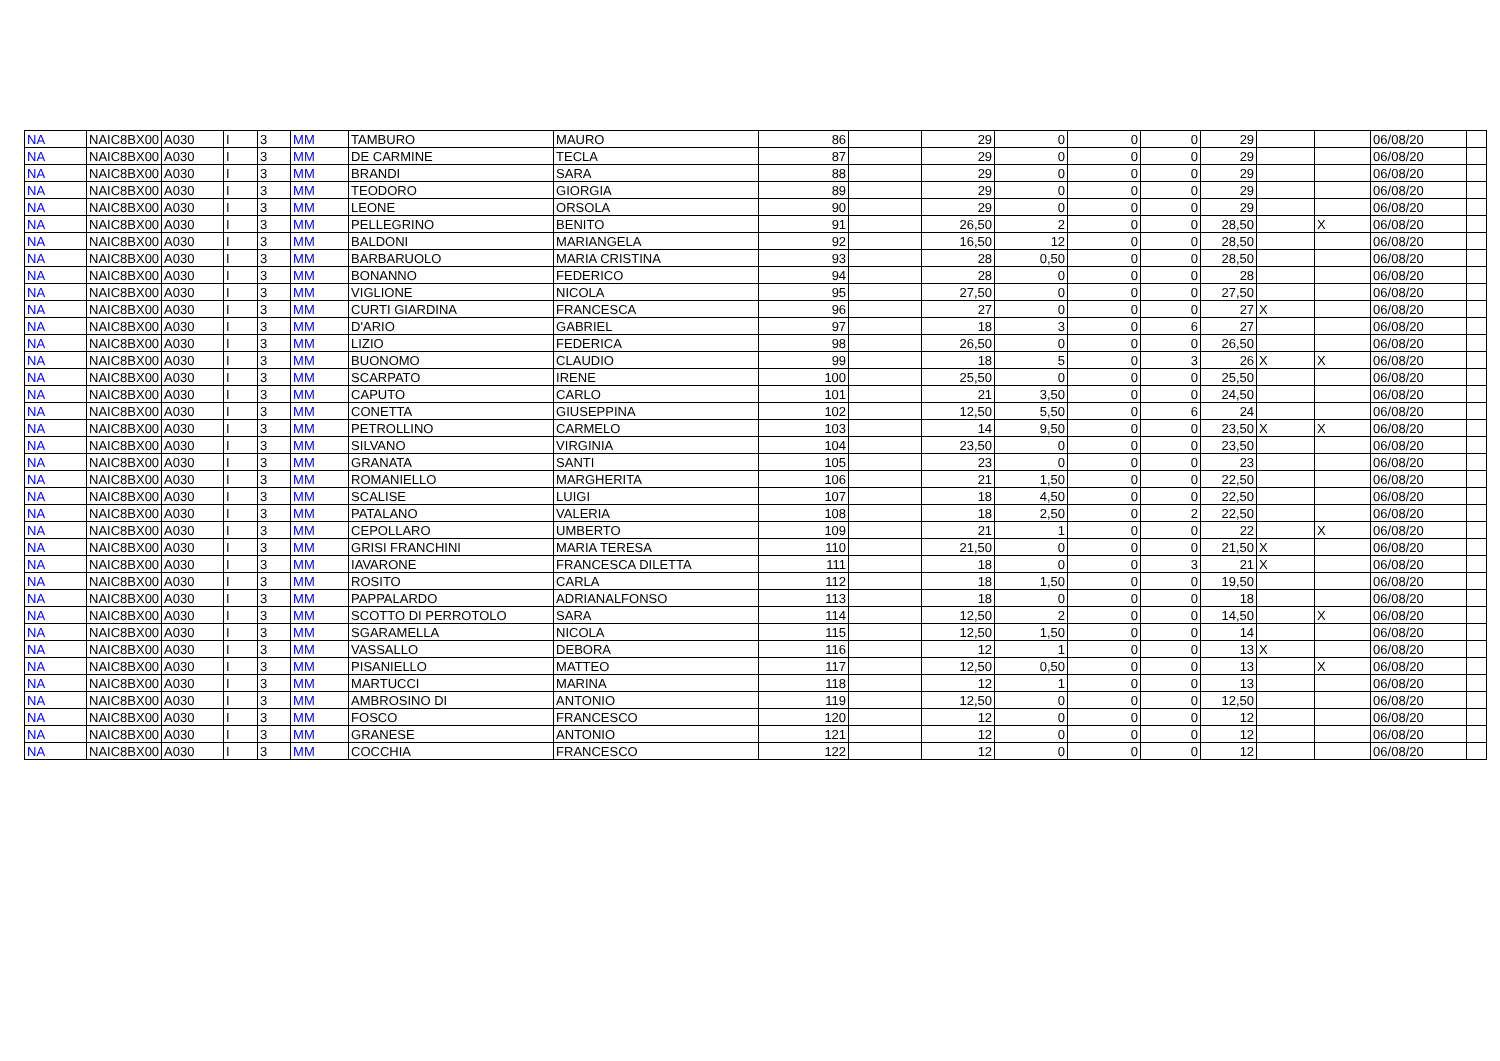| NA | NAIC8BX00 | A030 | I | 3 | MM | TAMBURO | MAURO | 86 | | 29 | 0 | 0 | 0 | 29 | | | 06/08/20 | |
| NA | NAIC8BX00 | A030 | I | 3 | MM | DE CARMINE | TECLA | 87 | | 29 | 0 | 0 | 0 | 29 | | | 06/08/20 | |
| NA | NAIC8BX00 | A030 | I | 3 | MM | BRANDI | SARA | 88 | | 29 | 0 | 0 | 0 | 29 | | | 06/08/20 | |
| NA | NAIC8BX00 | A030 | I | 3 | MM | TEODORO | GIORGIA | 89 | | 29 | 0 | 0 | 0 | 29 | | | 06/08/20 | |
| NA | NAIC8BX00 | A030 | I | 3 | MM | LEONE | ORSOLA | 90 | | 29 | 0 | 0 | 0 | 29 | | | 06/08/20 | |
| NA | NAIC8BX00 | A030 | I | 3 | MM | PELLEGRINO | BENITO | 91 | | 26,50 | 2 | 0 | 0 | 28,50 | | X | 06/08/20 | |
| NA | NAIC8BX00 | A030 | I | 3 | MM | BALDONI | MARIANGELA | 92 | | 16,50 | 12 | 0 | 0 | 28,50 | | | 06/08/20 | |
| NA | NAIC8BX00 | A030 | I | 3 | MM | BARBARUOLO | MARIA CRISTINA | 93 | | 28 | 0,50 | 0 | 0 | 28,50 | | | 06/08/20 | |
| NA | NAIC8BX00 | A030 | I | 3 | MM | BONANNO | FEDERICO | 94 | | 28 | 0 | 0 | 0 | 28 | | | 06/08/20 | |
| NA | NAIC8BX00 | A030 | I | 3 | MM | VIGLIONE | NICOLA | 95 | | 27,50 | 0 | 0 | 0 | 27,50 | | | 06/08/20 | |
| NA | NAIC8BX00 | A030 | I | 3 | MM | CURTI GIARDINA | FRANCESCA | 96 | | 27 | 0 | 0 | 0 | 27 | X | | 06/08/20 | |
| NA | NAIC8BX00 | A030 | I | 3 | MM | D'ARIO | GABRIEL | 97 | | 18 | 3 | 0 | 6 | 27 | | | 06/08/20 | |
| NA | NAIC8BX00 | A030 | I | 3 | MM | LIZIO | FEDERICA | 98 | | 26,50 | 0 | 0 | 0 | 26,50 | | | 06/08/20 | |
| NA | NAIC8BX00 | A030 | I | 3 | MM | BUONOMO | CLAUDIO | 99 | | 18 | 5 | 0 | 3 | 26 | X | X | 06/08/20 | |
| NA | NAIC8BX00 | A030 | I | 3 | MM | SCARPATO | IRENE | 100 | | 25,50 | 0 | 0 | 0 | 25,50 | | | 06/08/20 | |
| NA | NAIC8BX00 | A030 | I | 3 | MM | CAPUTO | CARLO | 101 | | 21 | 3,50 | 0 | 0 | 24,50 | | | 06/08/20 | |
| NA | NAIC8BX00 | A030 | I | 3 | MM | CONETTA | GIUSEPPINA | 102 | | 12,50 | 5,50 | 0 | 6 | 24 | | | 06/08/20 | |
| NA | NAIC8BX00 | A030 | I | 3 | MM | PETROLLINO | CARMELO | 103 | | 14 | 9,50 | 0 | 0 | 23,50 | X | X | 06/08/20 | |
| NA | NAIC8BX00 | A030 | I | 3 | MM | SILVANO | VIRGINIA | 104 | | 23,50 | 0 | 0 | 0 | 23,50 | | | 06/08/20 | |
| NA | NAIC8BX00 | A030 | I | 3 | MM | GRANATA | SANTI | 105 | | 23 | 0 | 0 | 0 | 23 | | | 06/08/20 | |
| NA | NAIC8BX00 | A030 | I | 3 | MM | ROMANIELLO | MARGHERITA | 106 | | 21 | 1,50 | 0 | 0 | 22,50 | | | 06/08/20 | |
| NA | NAIC8BX00 | A030 | I | 3 | MM | SCALISE | LUIGI | 107 | | 18 | 4,50 | 0 | 0 | 22,50 | | | 06/08/20 | |
| NA | NAIC8BX00 | A030 | I | 3 | MM | PATALANO | VALERIA | 108 | | 18 | 2,50 | 0 | 2 | 22,50 | | | 06/08/20 | |
| NA | NAIC8BX00 | A030 | I | 3 | MM | CEPOLLARO | UMBERTO | 109 | | 21 | 1 | 0 | 0 | 22 | | X | 06/08/20 | |
| NA | NAIC8BX00 | A030 | I | 3 | MM | GRISI FRANCHINI | MARIA TERESA | 110 | | 21,50 | 0 | 0 | 0 | 21,50 | X | | 06/08/20 | |
| NA | NAIC8BX00 | A030 | I | 3 | MM | IAVARONE | FRANCESCA DILETTA | 111 | | 18 | 0 | 0 | 3 | 21 | X | | 06/08/20 | |
| NA | NAIC8BX00 | A030 | I | 3 | MM | ROSITO | CARLA | 112 | | 18 | 1,50 | 0 | 0 | 19,50 | | | 06/08/20 | |
| NA | NAIC8BX00 | A030 | I | 3 | MM | PAPPALARDO | ADRIANALFONSO | 113 | | 18 | 0 | 0 | 0 | 18 | | | 06/08/20 | |
| NA | NAIC8BX00 | A030 | I | 3 | MM | SCOTTO DI PERROTOLO | SARA | 114 | | 12,50 | 2 | 0 | 0 | 14,50 | | X | 06/08/20 | |
| NA | NAIC8BX00 | A030 | I | 3 | MM | SGARAMELLA | NICOLA | 115 | | 12,50 | 1,50 | 0 | 0 | 14 | | | 06/08/20 | |
| NA | NAIC8BX00 | A030 | I | 3 | MM | VASSALLO | DEBORA | 116 | | 12 | 1 | 0 | 0 | 13 | X | | 06/08/20 | |
| NA | NAIC8BX00 | A030 | I | 3 | MM | PISANIELLO | MATTEO | 117 | | 12,50 | 0,50 | 0 | 0 | 13 | | X | 06/08/20 | |
| NA | NAIC8BX00 | A030 | I | 3 | MM | MARTUCCI | MARINA | 118 | | 12 | 1 | 0 | 0 | 13 | | | 06/08/20 | |
| NA | NAIC8BX00 | A030 | I | 3 | MM | AMBROSINO DI | ANTONIO | 119 | | 12,50 | 0 | 0 | 0 | 12,50 | | | 06/08/20 | |
| NA | NAIC8BX00 | A030 | I | 3 | MM | FOSCO | FRANCESCO | 120 | | 12 | 0 | 0 | 0 | 12 | | | 06/08/20 | |
| NA | NAIC8BX00 | A030 | I | 3 | MM | GRANESE | ANTONIO | 121 | | 12 | 0 | 0 | 0 | 12 | | | 06/08/20 | |
| NA | NAIC8BX00 | A030 | I | 3 | MM | COCCHIA | FRANCESCO | 122 | | 12 | 0 | 0 | 0 | 12 | | | 06/08/20 | |